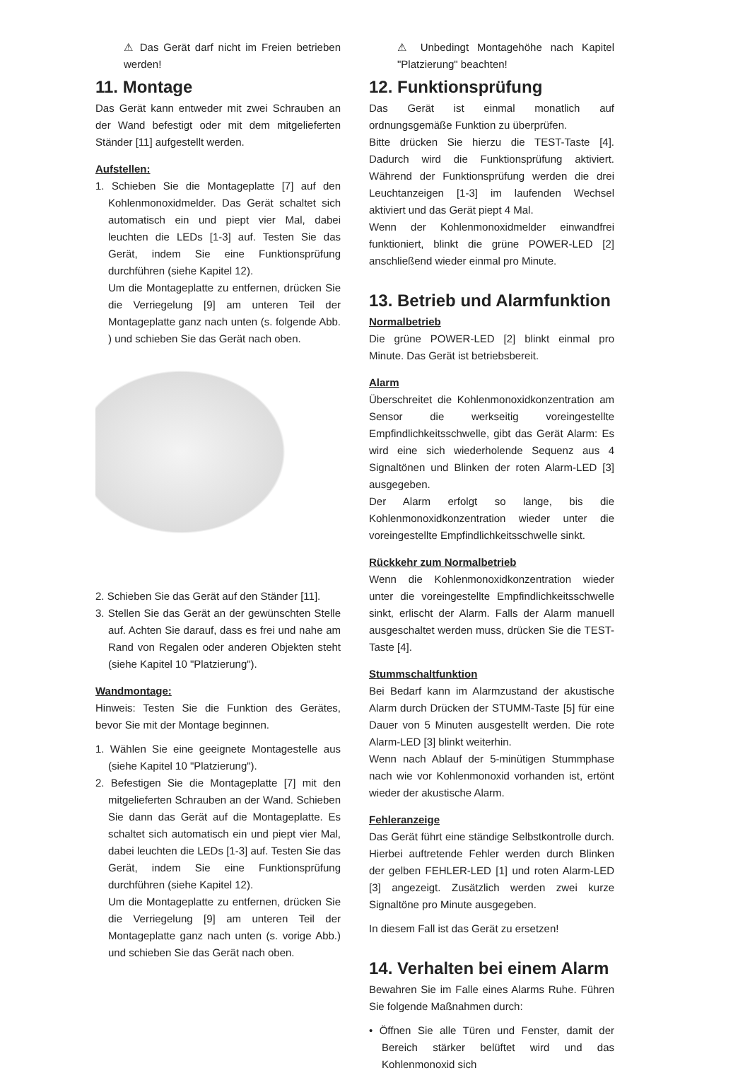⚠ Das Gerät darf nicht im Freien betrieben werden!
11. Montage
Das Gerät kann entweder mit zwei Schrauben an der Wand befestigt oder mit dem mitgelieferten Ständer [11] aufgestellt werden.
Aufstellen:
1. Schieben Sie die Montageplatte [7] auf den Kohlenmonoxidmelder. Das Gerät schaltet sich automatisch ein und piept vier Mal, dabei leuchten die LEDs [1-3] auf. Testen Sie das Gerät, indem Sie eine Funktionsprüfung durchführen (siehe Kapitel 12).
Um die Montageplatte zu entfernen, drücken Sie die Verriegelung [9] am unteren Teil der Montageplatte ganz nach unten (s. folgende Abb. ) und schieben Sie das Gerät nach oben.
2. Schieben Sie das Gerät auf den Ständer [11].
3. Stellen Sie das Gerät an der gewünschten Stelle auf. Achten Sie darauf, dass es frei und nahe am Rand von Regalen oder anderen Objekten steht (siehe Kapitel 10 "Platzierung").
Wandmontage:
Hinweis: Testen Sie die Funktion des Gerätes, bevor Sie mit der Montage beginnen.
1. Wählen Sie eine geeignete Montagestelle aus (siehe Kapitel 10 "Platzierung").
2. Befestigen Sie die Montageplatte [7] mit den mitgelieferten Schrauben an der Wand. Schieben Sie dann das Gerät auf die Montageplatte. Es schaltet sich automatisch ein und piept vier Mal, dabei leuchten die LEDs [1-3] auf. Testen Sie das Gerät, indem Sie eine Funktionsprüfung durchführen (siehe Kapitel 12).
Um die Montageplatte zu entfernen, drücken Sie die Verriegelung [9] am unteren Teil der Montageplatte ganz nach unten (s. vorige Abb.) und schieben Sie das Gerät nach oben.
⚠ Unbedingt Montagehöhe nach Kapitel "Platzierung" beachten!
12. Funktionsprüfung
Das Gerät ist einmal monatlich auf ordnungsgemäße Funktion zu überprüfen.
Bitte drücken Sie hierzu die TEST-Taste [4]. Dadurch wird die Funktionsprüfung aktiviert. Während der Funktionsprüfung werden die drei Leuchtanzeigen [1-3] im laufenden Wechsel aktiviert und das Gerät piept 4 Mal.
Wenn der Kohlenmonoxidmelder einwandfrei funktioniert, blinkt die grüne POWER-LED [2] anschließend wieder einmal pro Minute.
13. Betrieb und Alarmfunktion
Normalbetrieb
Die grüne POWER-LED [2] blinkt einmal pro Minute. Das Gerät ist betriebsbereit.
Alarm
Überschreitet die Kohlenmonoxidkonzentration am Sensor die werkseitig voreingestellte Empfindlichkeitsschwelle, gibt das Gerät Alarm: Es wird eine sich wiederholende Sequenz aus 4 Signaltönen und Blinken der roten Alarm-LED [3] ausgegeben.
Der Alarm erfolgt so lange, bis die Kohlenmonoxidkonzentration wieder unter die voreingestellte Empfindlichkeitsschwelle sinkt.
Rückkehr zum Normalbetrieb
Wenn die Kohlenmonoxidkonzentration wieder unter die voreingestellte Empfindlichkeitsschwelle sinkt, erlischt der Alarm. Falls der Alarm manuell ausgeschaltet werden muss, drücken Sie die TEST-Taste [4].
Stummschaltfunktion
Bei Bedarf kann im Alarmzustand der akustische Alarm durch Drücken der STUMM-Taste [5] für eine Dauer von 5 Minuten ausgestellt werden. Die rote Alarm-LED [3] blinkt weiterhin.
Wenn nach Ablauf der 5-minütigen Stummphase nach wie vor Kohlenmonoxid vorhanden ist, ertönt wieder der akustische Alarm.
Fehleranzeige
Das Gerät führt eine ständige Selbstkontrolle durch. Hierbei auftretende Fehler werden durch Blinken der gelben FEHLER-LED [1] und roten Alarm-LED [3] angezeigt. Zusätzlich werden zwei kurze Signaltöne pro Minute ausgegeben.
In diesem Fall ist das Gerät zu ersetzen!
14. Verhalten bei einem Alarm
Bewahren Sie im Falle eines Alarms Ruhe. Führen Sie folgende Maßnahmen durch:
• Öffnen Sie alle Türen und Fenster, damit der Bereich stärker belüftet wird und das Kohlenmonoxid sich